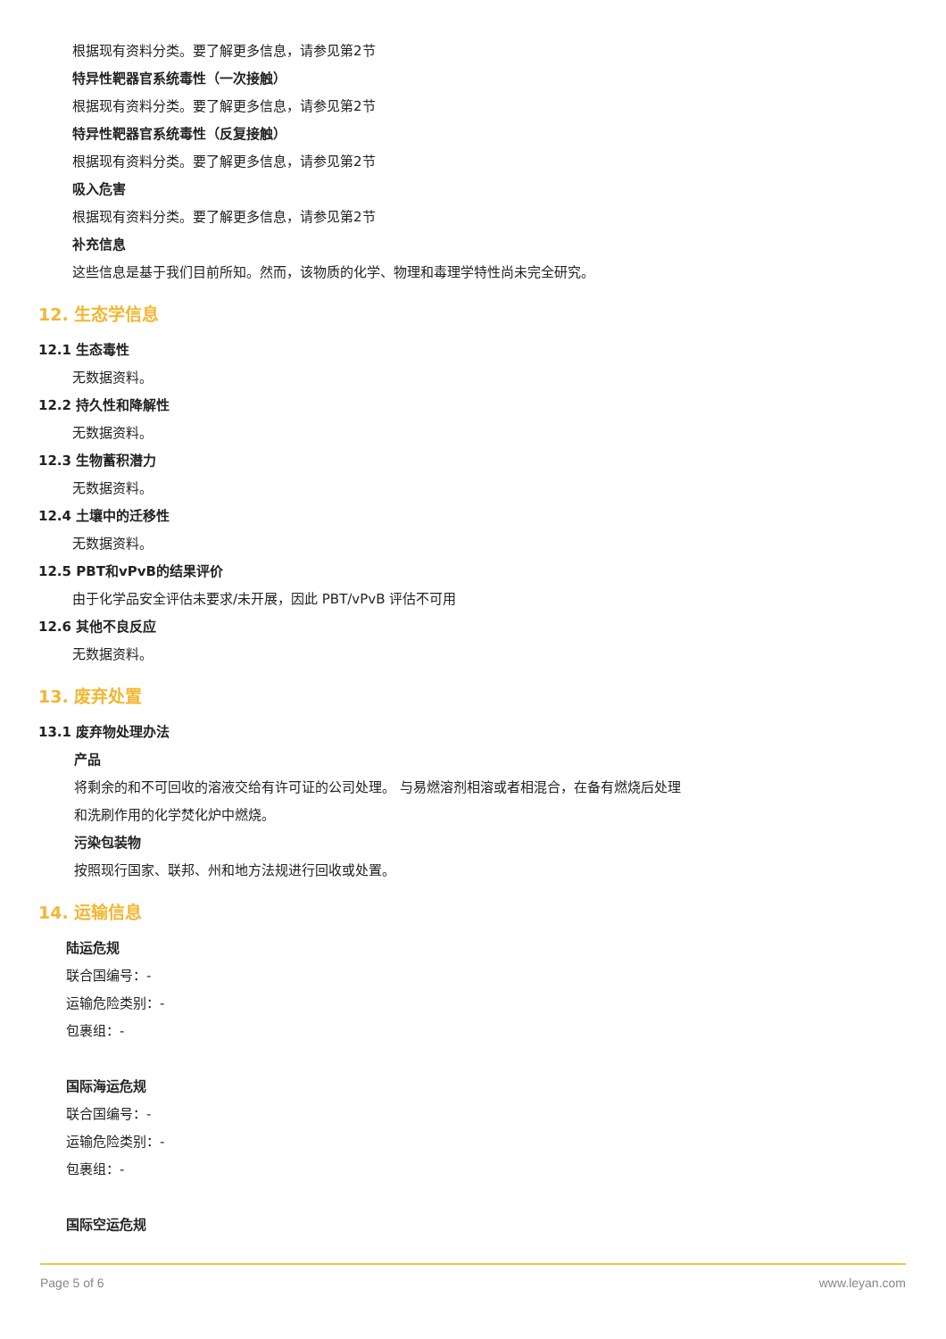根据现有资料分类。要了解更多信息，请参见第2节
特异性靶器官系统毒性（一次接触）
根据现有资料分类。要了解更多信息，请参见第2节
特异性靶器官系统毒性（反复接触）
根据现有资料分类。要了解更多信息，请参见第2节
吸入危害
根据现有资料分类。要了解更多信息，请参见第2节
补充信息
这些信息是基于我们目前所知。然而，该物质的化学、物理和毒理学特性尚未完全研究。
12. 生态学信息
12.1 生态毒性
无数据资料。
12.2 持久性和降解性
无数据资料。
12.3 生物蓄积潜力
无数据资料。
12.4 土壤中的迁移性
无数据资料。
12.5 PBT和vPvB的结果评价
由于化学品安全评估未要求/未开展，因此 PBT/vPvB 评估不可用
12.6 其他不良反应
无数据资料。
13. 废弃处置
13.1 废弃物处理办法
产品
将剩余的和不可回收的溶液交给有许可证的公司处理。 与易燃溶剂相溶或者相混合，在备有燃烧后处理
和洗刷作用的化学焚化炉中燃烧。
污染包装物
按照现行国家、联邦、州和地方法规进行回收或处置。
14. 运输信息
陆运危规
联合国编号：-
运输危险类别：-
包裹组：-
国际海运危规
联合国编号：-
运输危险类别：-
包裹组：-
国际空运危规
Page 5 of 6 www.leyan.com